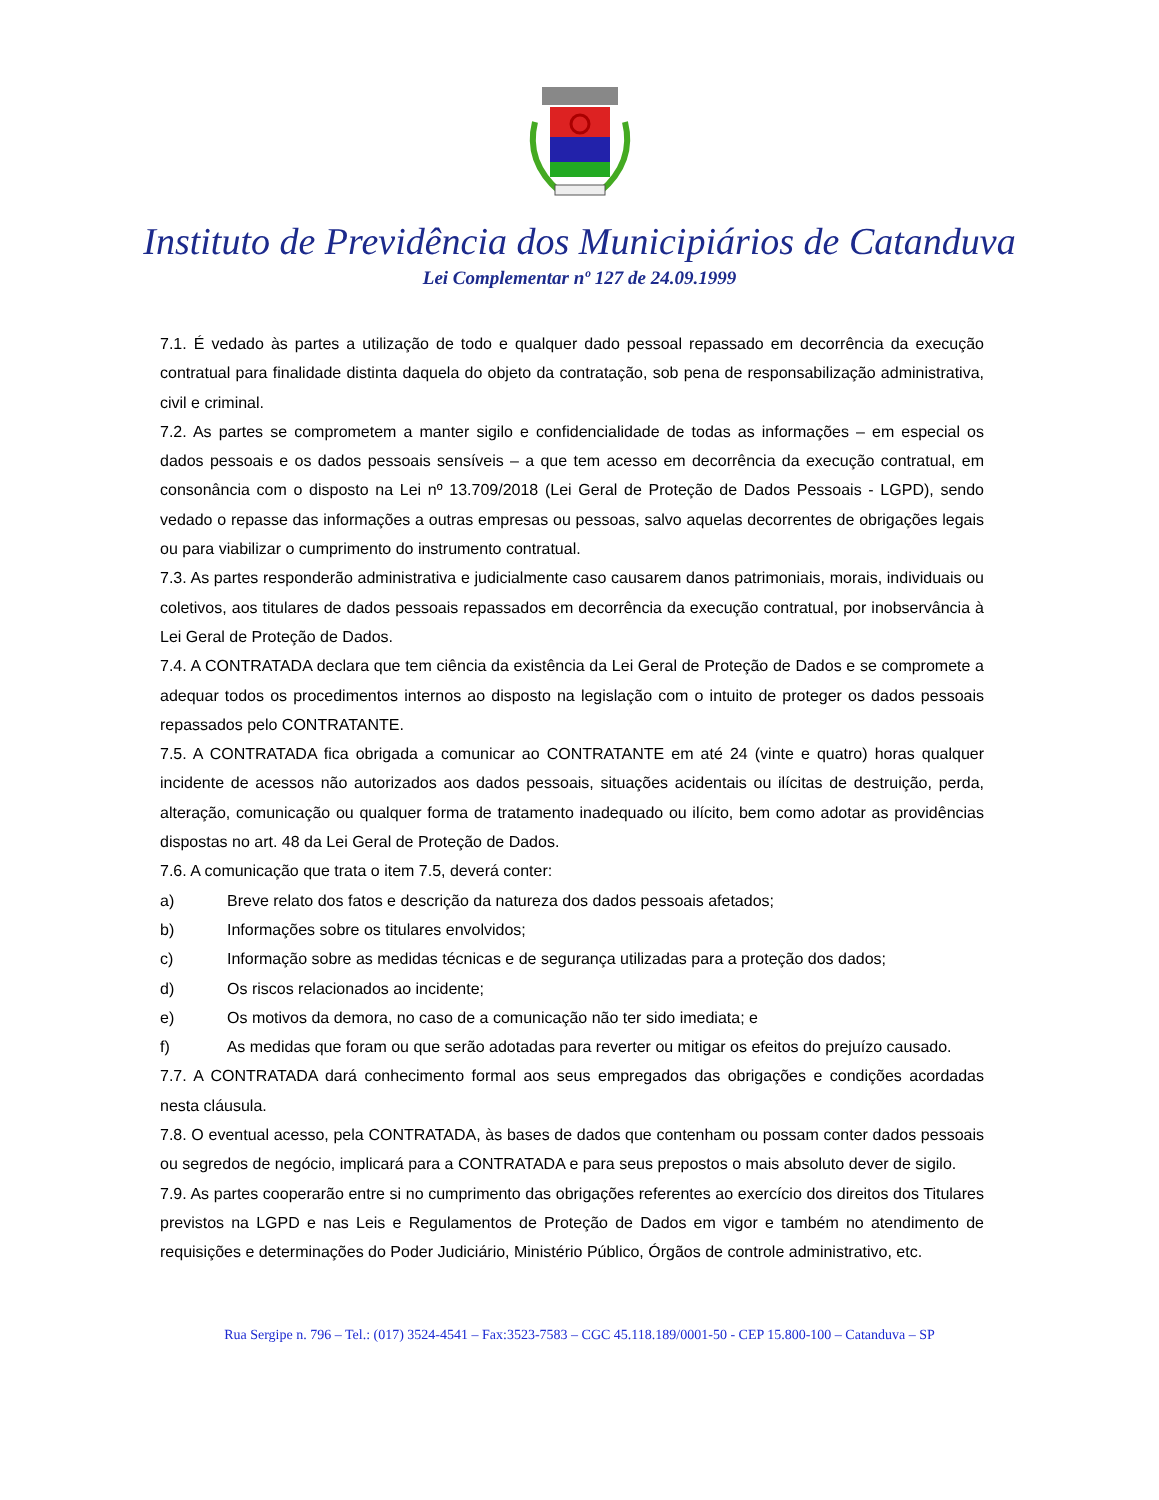Instituto de Previdência dos Municipiários de Catanduva
Lei Complementar nº 127 de 24.09.1999
7.1. É vedado às partes a utilização de todo e qualquer dado pessoal repassado em decorrência da execução contratual para finalidade distinta daquela do objeto da contratação, sob pena de responsabilização administrativa, civil e criminal.
7.2. As partes se comprometem a manter sigilo e confidencialidade de todas as informações – em especial os dados pessoais e os dados pessoais sensíveis – a que tem acesso em decorrência da execução contratual, em consonância com o disposto na Lei nº 13.709/2018 (Lei Geral de Proteção de Dados Pessoais - LGPD), sendo vedado o repasse das informações a outras empresas ou pessoas, salvo aquelas decorrentes de obrigações legais ou para viabilizar o cumprimento do instrumento contratual.
7.3. As partes responderão administrativa e judicialmente caso causarem danos patrimoniais, morais, individuais ou coletivos, aos titulares de dados pessoais repassados em decorrência da execução contratual, por inobservância à Lei Geral de Proteção de Dados.
7.4. A CONTRATADA declara que tem ciência da existência da Lei Geral de Proteção de Dados e se compromete a adequar todos os procedimentos internos ao disposto na legislação com o intuito de proteger os dados pessoais repassados pelo CONTRATANTE.
7.5. A CONTRATADA fica obrigada a comunicar ao CONTRATANTE em até 24 (vinte e quatro) horas qualquer incidente de acessos não autorizados aos dados pessoais, situações acidentais ou ilícitas de destruição, perda, alteração, comunicação ou qualquer forma de tratamento inadequado ou ilícito, bem como adotar as providências dispostas no art. 48 da Lei Geral de Proteção de Dados.
7.6. A comunicação que trata o item 7.5, deverá conter:
a) Breve relato dos fatos e descrição da natureza dos dados pessoais afetados;
b) Informações sobre os titulares envolvidos;
c) Informação sobre as medidas técnicas e de segurança utilizadas para a proteção dos dados;
d) Os riscos relacionados ao incidente;
e) Os motivos da demora, no caso de a comunicação não ter sido imediata; e
f) As medidas que foram ou que serão adotadas para reverter ou mitigar os efeitos do prejuízo causado.
7.7. A CONTRATADA dará conhecimento formal aos seus empregados das obrigações e condições acordadas nesta cláusula.
7.8. O eventual acesso, pela CONTRATADA, às bases de dados que contenham ou possam conter dados pessoais ou segredos de negócio, implicará para a CONTRATADA e para seus prepostos o mais absoluto dever de sigilo.
7.9. As partes cooperarão entre si no cumprimento das obrigações referentes ao exercício dos direitos dos Titulares previstos na LGPD e nas Leis e Regulamentos de Proteção de Dados em vigor e também no atendimento de requisições e determinações do Poder Judiciário, Ministério Público, Órgãos de controle administrativo, etc.
Rua Sergipe n. 796 – Tel.: (017) 3524-4541 – Fax:3523-7583 – CGC 45.118.189/0001-50 - CEP 15.800-100 – Catanduva – SP